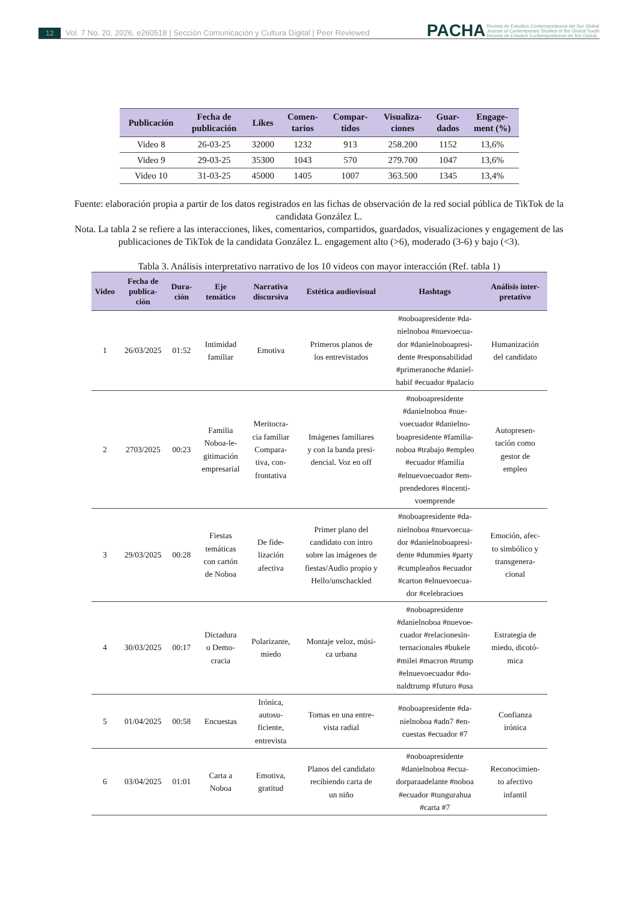12 Vol. 7 No. 20, 2026. e260518 | Sección Comunicación y Cultura Digital | Peer Reviewed
PACHA Revista de Estudios Contemporáneos del Sur Global
Journal of Contemporary Studies of the Global South
Revista de Estudos Contemporâneos do Sul Global
| Publicación | Fecha de publicación | Likes | Comen- tarios | Compar- tidos | Visualiza- ciones | Guar- dados | Engage- ment (%) |
| --- | --- | --- | --- | --- | --- | --- | --- |
| Video 8 | 26-03-25 | 32000 | 1232 | 913 | 258.200 | 1152 | 13,6% |
| Video 9 | 29-03-25 | 35300 | 1043 | 570 | 279.700 | 1047 | 13,6% |
| Video 10 | 31-03-25 | 45000 | 1405 | 1007 | 363.500 | 1345 | 13,4% |
Fuente: elaboración propia a partir de los datos registrados en las fichas de observación de la red social pública de TikTok de la candidata González L.
Nota. La tabla 2 se refiere a las interacciones, likes, comentarios, compartidos, guardados, visualizaciones y engagement de las publicaciones de TikTok de la candidata González L. engagement alto (>6), moderado (3-6) y bajo (<3).
Tabla 3. Análisis interpretativo narrativo de los 10 videos con mayor interacción (Ref. tabla 1)
| Video | Fecha de publica- ción | Dura- ción | Eje temático | Narrativa discursiva | Estética audiovisual | Hashtags | Análisis inter- pretativo |
| --- | --- | --- | --- | --- | --- | --- | --- |
| 1 | 26/03/2025 | 01:52 | Intimidad familiar | Emotiva | Primeros planos de los entrevistados | #noboapresidente #da- nielnoboa #nuevoecua- dor #danielnoboapresi- dente #responsabilidad #primeranoche #daniel- habif #ecuador #palacio | Humanización del candidato |
| 2 | 2703/2025 | 00:23 | Familia Noboa-le- gitimación empresarial | Meritocra- cia familiar Compara- tiva, con- frontativa | Imágenes familiares y con la banda presi- dencial. Voz en off | #noboapresidente #danielnoboa #nue- voecuador #danielno- boapresidente #familia- noboa #trabajo #empleo #ecuador #familia #elnuevoecuador #em- prendedores #incenti- voemprende | Autopresen- tación como gestor de empleo |
| 3 | 29/03/2025 | 00:28 | Fiestas temáticas con cartón de Noboa | De fide- lización afectiva | Primer plano del candidato con intro sobre las imágenes de fiestas/Audio propio y Hello/unschackled | #noboapresidente #da- nielnoboa #nuevoecua- dor #danielnoboapresi- dente #dummies #party #cumpleaños #ecuador #carton #elnuevoecua- dor #celebracioes | Emoción, afec- to simbólico y transgenera- cional |
| 4 | 30/03/2025 | 00:17 | Dictadura o Demo- cracia | Polarizante, miedo | Montaje veloz, músi- ca urbana | #noboapresidente #danielnoboa #nuevoe- cuador #relacionesin- ternacionales #bukele #milei #macron #trump #elnuevoecuador #do- naldtrump #futuro #usa | Estrategia de miedo, dicotó- mica |
| 5 | 01/04/2025 | 00:58 | Encuestas | Irónica, autosu- ficiente, entrevista | Tomas en una entre- vista radial | #noboapresidente #da- nielnoboa #adn7 #en- cuestas #ecuador #7 | Confianza irónica |
| 6 | 03/04/2025 | 01:01 | Carta a Noboa | Emotiva, gratitud | Planos del candidato recibiendo carta de un niño | #noboapresidente #danielnoboa #ecua- dorparaadelante #noboa #ecuador #tungurahua #carta #7 | Reconocimien- to afectivo infantil |